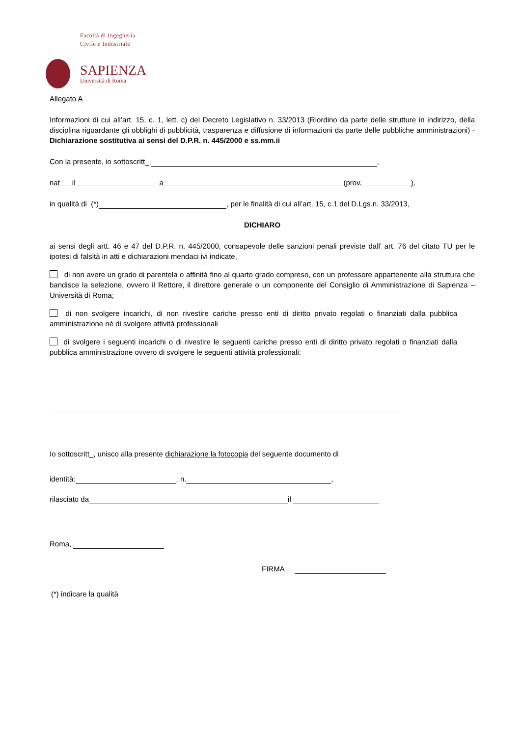Facoltà di Ingegneria
Civile e Industriale
SAPIENZA
Università di Roma
Allegato A
Informazioni di cui all’art. 15, c. 1, lett. c) del Decreto Legislativo n. 33/2013 (Riordino da parte delle strutture in indirizzo, della disciplina riguardante gli obblighi di pubblicità, trasparenza e diffusione di informazioni da parte delle pubbliche amministrazioni) - Dichiarazione sostitutiva ai sensi del D.P.R. n. 445/2000 e ss.mm.ii
Con la presente, io sottoscritt_, ,
nat il a (prov. ),
in qualità di (*) , per le finalità di cui all’art. 15, c.1 del D.Lgs.n. 33/2013,
DICHIARO
ai sensi degli artt. 46 e 47 del D.P.R. n. 445/2000, consapevole delle sanzioni penali previste dall’ art. 76 del citato TU per le ipotesi di falsità in atti e dichiarazioni mendaci ivi indicate,
di non avere un grado di parentela o affinità fino al quarto grado compreso, con un professore appartenente alla struttura che bandisce la selezione, ovvero il Rettore, il direttore generale o un componente del Consiglio di Amministrazione di Sapienza – Università di Roma;
di non svolgere incarichi, di non rivestire cariche presso enti di diritto privato regolati o finanziati dalla pubblica amministrazione né di svolgere attività professionali
di svolgere i seguenti incarichi o di rivestire le seguenti cariche presso enti di diritto privato regolati o finanziati dalla pubblica amministrazione ovvero di svolgere le seguenti attività professionali:
Io sottoscritt_, unisco alla presente dichiarazione la fotocopia del seguente documento di
identità: , n. ,
rilasciato da il
Roma,
FIRMA
(*) indicare la qualità